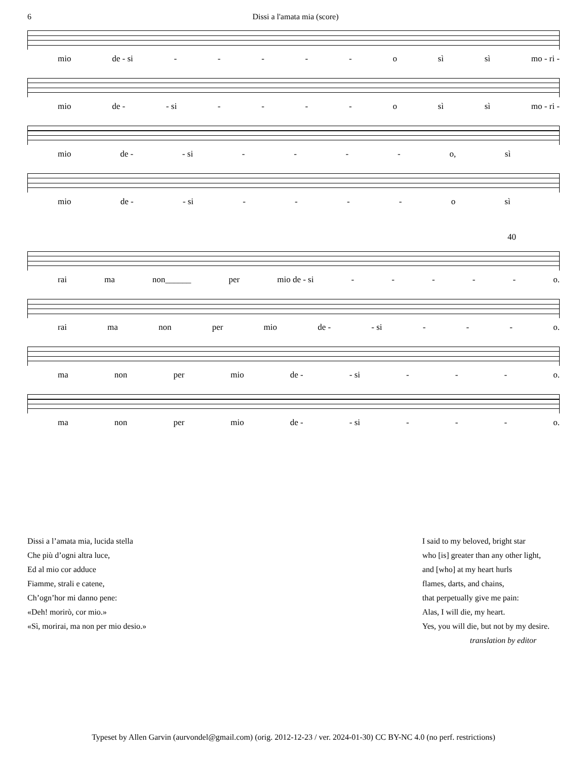6 Dissi a l'amata mia (score)
mio de - si - - - - - o sì sì mo - ri -
mio de - - si - - - - o sì sì mo - ri -
mio de - - si - - - - o, sì
mio de - - si - - - - o sì
40
rai ma non______ per mio de - si - - - - - o.
rai ma non per mio de - - si - - - o.
ma non per mio de - - si - - - o.
ma non per mio de - - si - - - o.
Dissi a l’amata mia, lucida stella
Che più d’ogni altra luce,
Ed al mio cor adduce
Fiamme, strali e catene,
Ch’ogn’hor mi danno pene:
«Deh! morirò, cor mio.»
«Sì, morirai, ma non per mio desio.»
I said to my beloved, bright star
who [is] greater than any other light,
and [who] at my heart hurls
flames, darts, and chains,
that perpetually give me pain:
Alas, I will die, my heart.
Yes, you will die, but not by my desire.
translation by editor
Typeset by Allen Garvin (aurvondel@gmail.com) (orig. 2012-12-23 / ver. 2024-01-30) CC BY-NC 4.0 (no perf. restrictions)